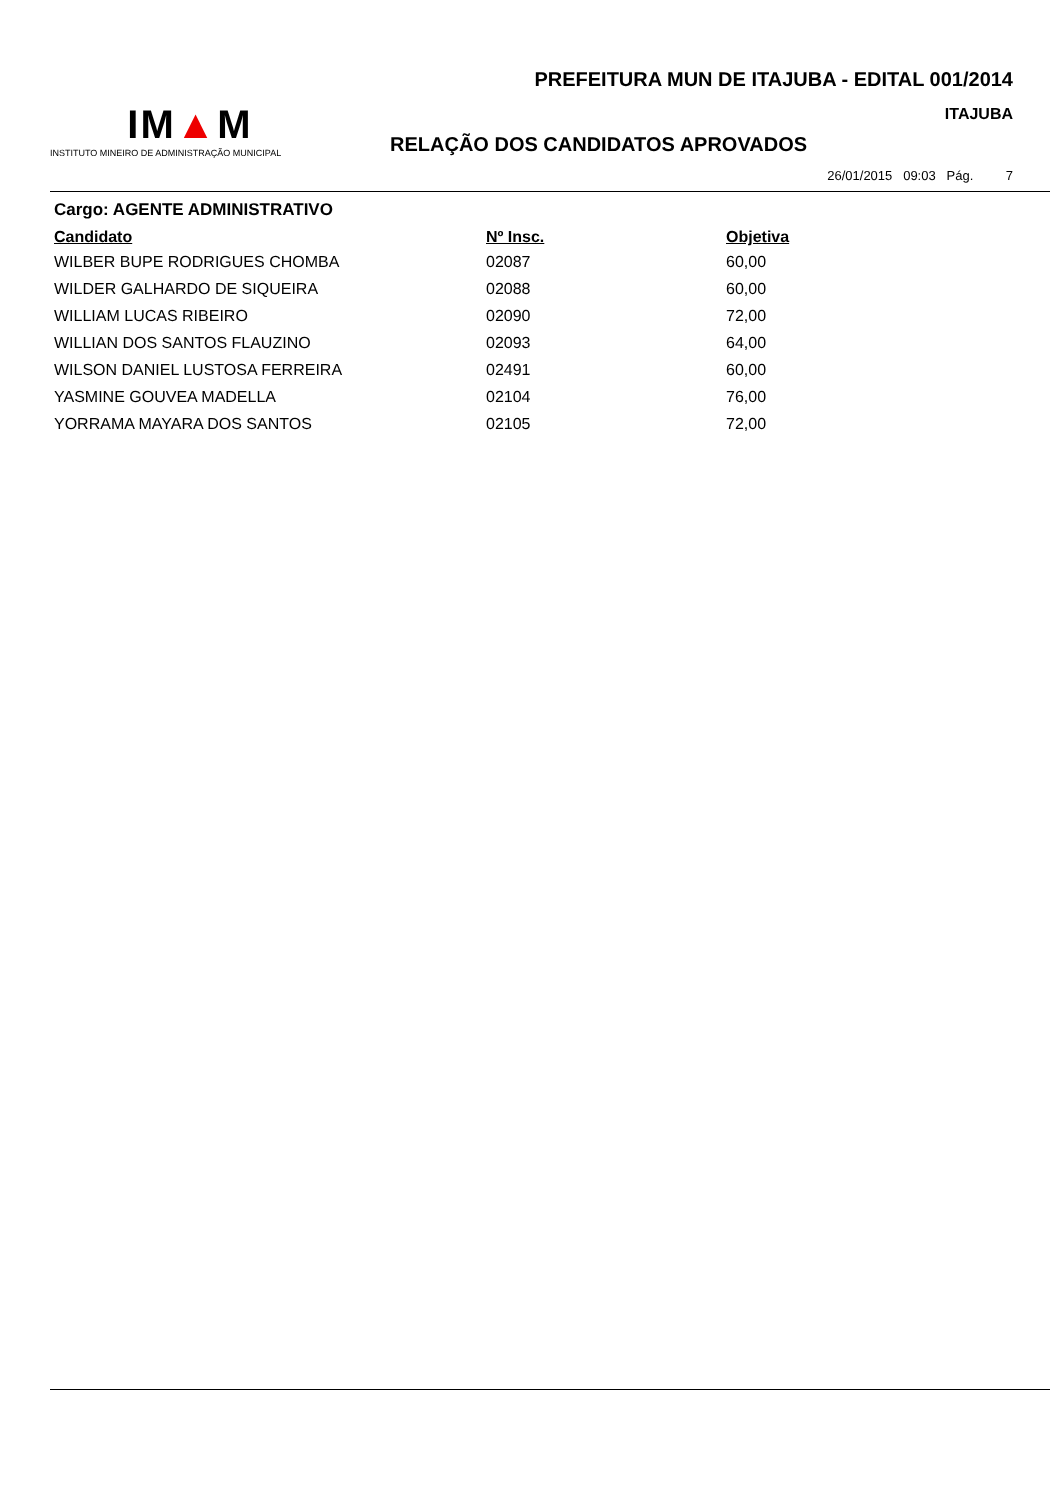IM▲M
INSTITUTO MINEIRO DE ADMINISTRAÇÃO MUNICIPAL
PREFEITURA MUN DE ITAJUBA - EDITAL 001/2014
ITAJUBA
RELAÇÃO DOS CANDIDATOS APROVADOS
26/01/2015 09:03 Pág. 7
Cargo: AGENTE ADMINISTRATIVO
| Candidato | Nº Insc. | Objetiva |
| --- | --- | --- |
| WILBER BUPE RODRIGUES CHOMBA | 02087 | 60,00 |
| WILDER GALHARDO DE SIQUEIRA | 02088 | 60,00 |
| WILLIAM LUCAS RIBEIRO | 02090 | 72,00 |
| WILLIAN DOS SANTOS FLAUZINO | 02093 | 64,00 |
| WILSON DANIEL LUSTOSA FERREIRA | 02491 | 60,00 |
| YASMINE GOUVEA MADELLA | 02104 | 76,00 |
| YORRAMA MAYARA DOS SANTOS | 02105 | 72,00 |